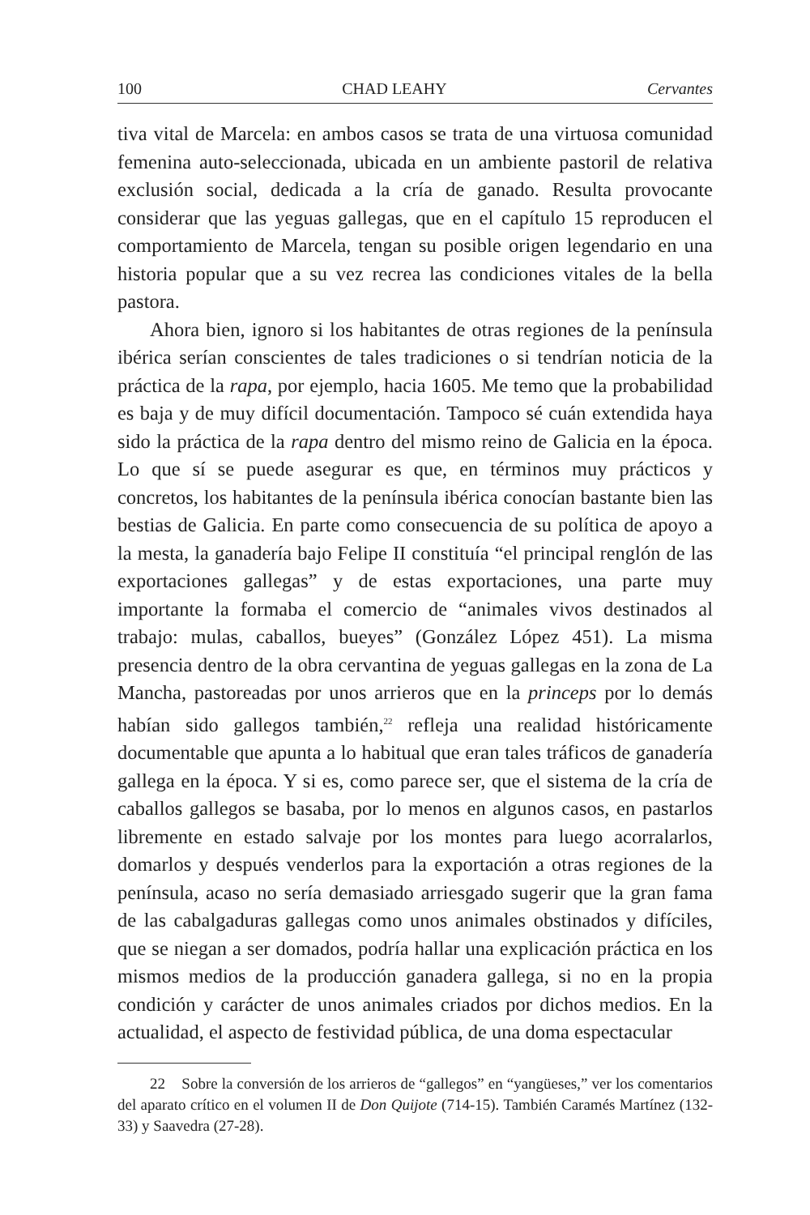100 CHAD LEAHY Cervantes
tiva vital de Marcela: en ambos casos se trata de una virtuosa comunidad femenina auto-seleccionada, ubicada en un ambiente pastoril de relativa exclusión social, dedicada a la cría de ganado. Resulta provocante considerar que las yeguas gallegas, que en el capítulo 15 reproducen el comportamiento de Marcela, tengan su posible origen legendario en una historia popular que a su vez recrea las condiciones vitales de la bella pastora.
Ahora bien, ignoro si los habitantes de otras regiones de la península ibérica serían conscientes de tales tradiciones o si tendrían noticia de la práctica de la rapa, por ejemplo, hacia 1605. Me temo que la probabilidad es baja y de muy difícil documentación. Tampoco sé cuán extendida haya sido la práctica de la rapa dentro del mismo reino de Galicia en la época. Lo que sí se puede asegurar es que, en términos muy prácticos y concretos, los habitantes de la península ibérica conocían bastante bien las bestias de Galicia. En parte como consecuencia de su política de apoyo a la mesta, la ganadería bajo Felipe II constituía “el principal renglón de las exportaciones gallegas” y de estas exportaciones, una parte muy importante la formaba el comercio de “animales vivos destinados al trabajo: mulas, caballos, bueyes” (González López 451). La misma presencia dentro de la obra cervantina de yeguas gallegas en la zona de La Mancha, pastoreadas por unos arrieros que en la princeps por lo demás habían sido gallegos también,<sup>22</sup> refleja una realidad históricamente documentable que apunta a lo habitual que eran tales tráficos de ganadería gallega en la época. Y si es, como parece ser, que el sistema de la cría de caballos gallegos se basaba, por lo menos en algunos casos, en pastarlos libremente en estado salvaje por los montes para luego acorralarlos, domarlos y después venderlos para la exportación a otras regiones de la península, acaso no sería demasiado arriesgado sugerir que la gran fama de las cabalgaduras gallegas como unos animales obstinados y difíciles, que se niegan a ser domados, podría hallar una explicación práctica en los mismos medios de la producción ganadera gallega, si no en la propia condición y carácter de unos animales criados por dichos medios. En la actualidad, el aspecto de festividad pública, de una doma espectacular
22 Sobre la conversión de los arrieros de “gallegos” en “yangüeses,” ver los comentarios del aparato crítico en el volumen II de Don Quijote (714-15). También Caramés Martínez (132-33) y Saavedra (27-28).